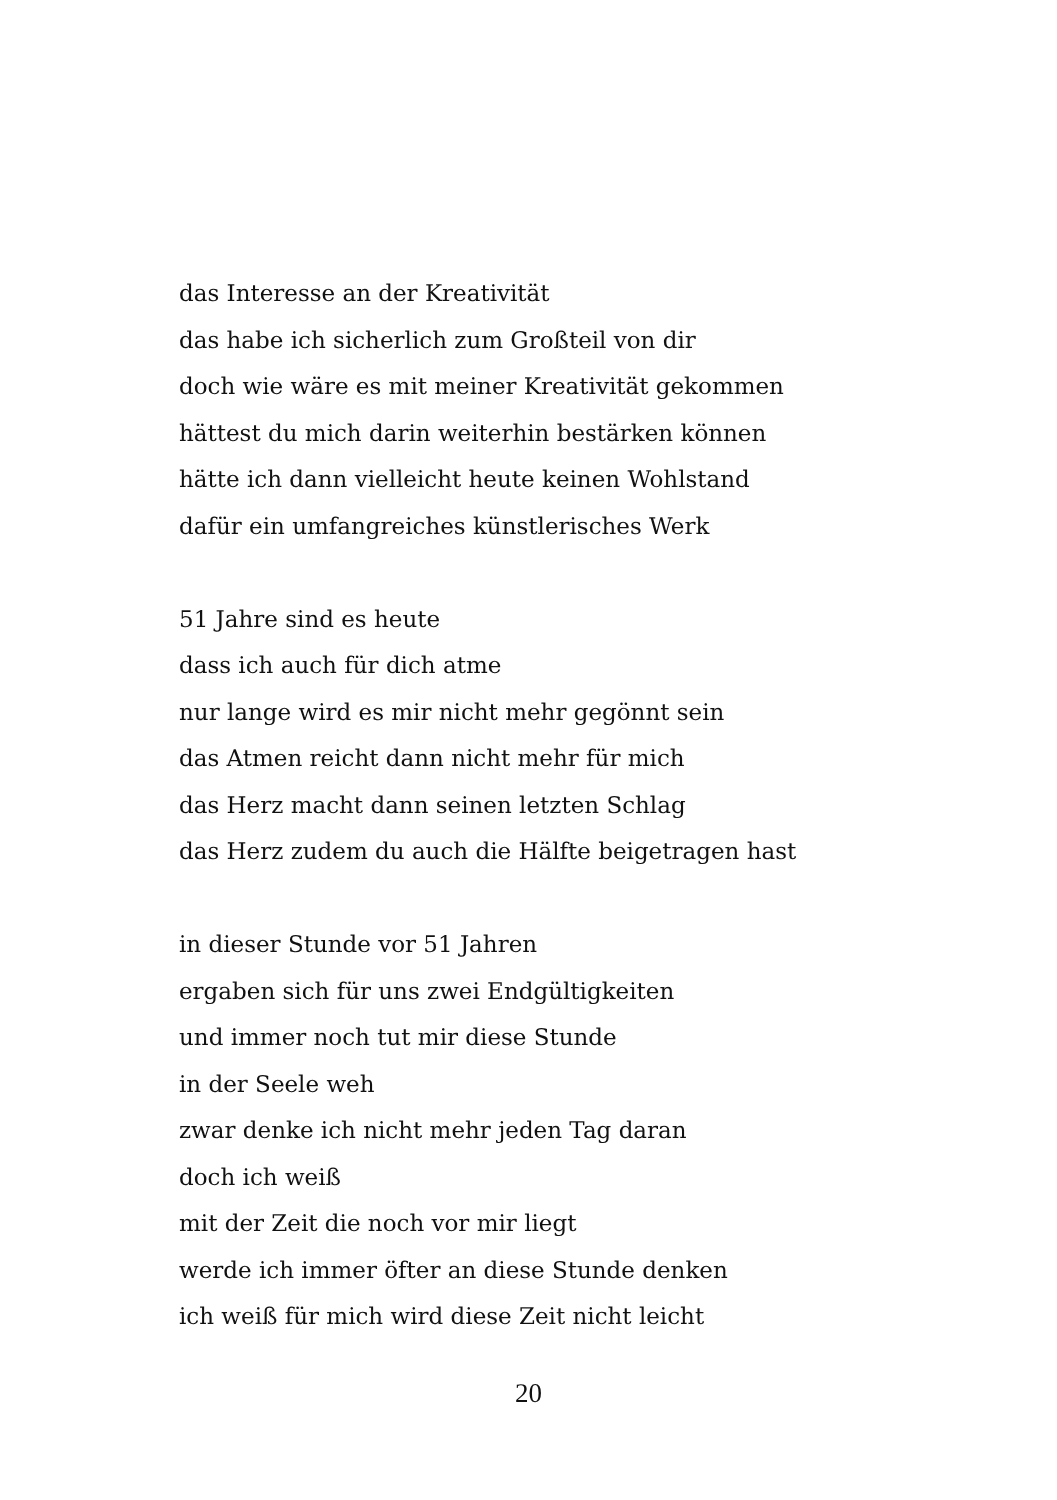das Interesse an der Kreativität
das habe ich sicherlich zum Großteil von dir
doch wie wäre es mit meiner Kreativität gekommen
hättest du mich darin weiterhin bestärken können
hätte ich dann vielleicht heute keinen Wohlstand
dafür ein umfangreiches künstlerisches Werk
51 Jahre sind es heute
dass ich auch für dich atme
nur lange wird es mir nicht mehr gegönnt sein
das Atmen reicht dann nicht mehr für mich
das Herz macht dann seinen letzten Schlag
das Herz zudem du auch die Hälfte beigetragen hast
in dieser Stunde vor 51 Jahren
ergaben sich für uns zwei Endgültigkeiten
und immer noch tut mir diese Stunde
in der Seele weh
zwar denke ich nicht mehr jeden Tag daran
doch ich weiß
mit der Zeit die noch vor mir liegt
werde ich immer öfter an diese Stunde denken
ich weiß für mich wird diese Zeit nicht leicht
20